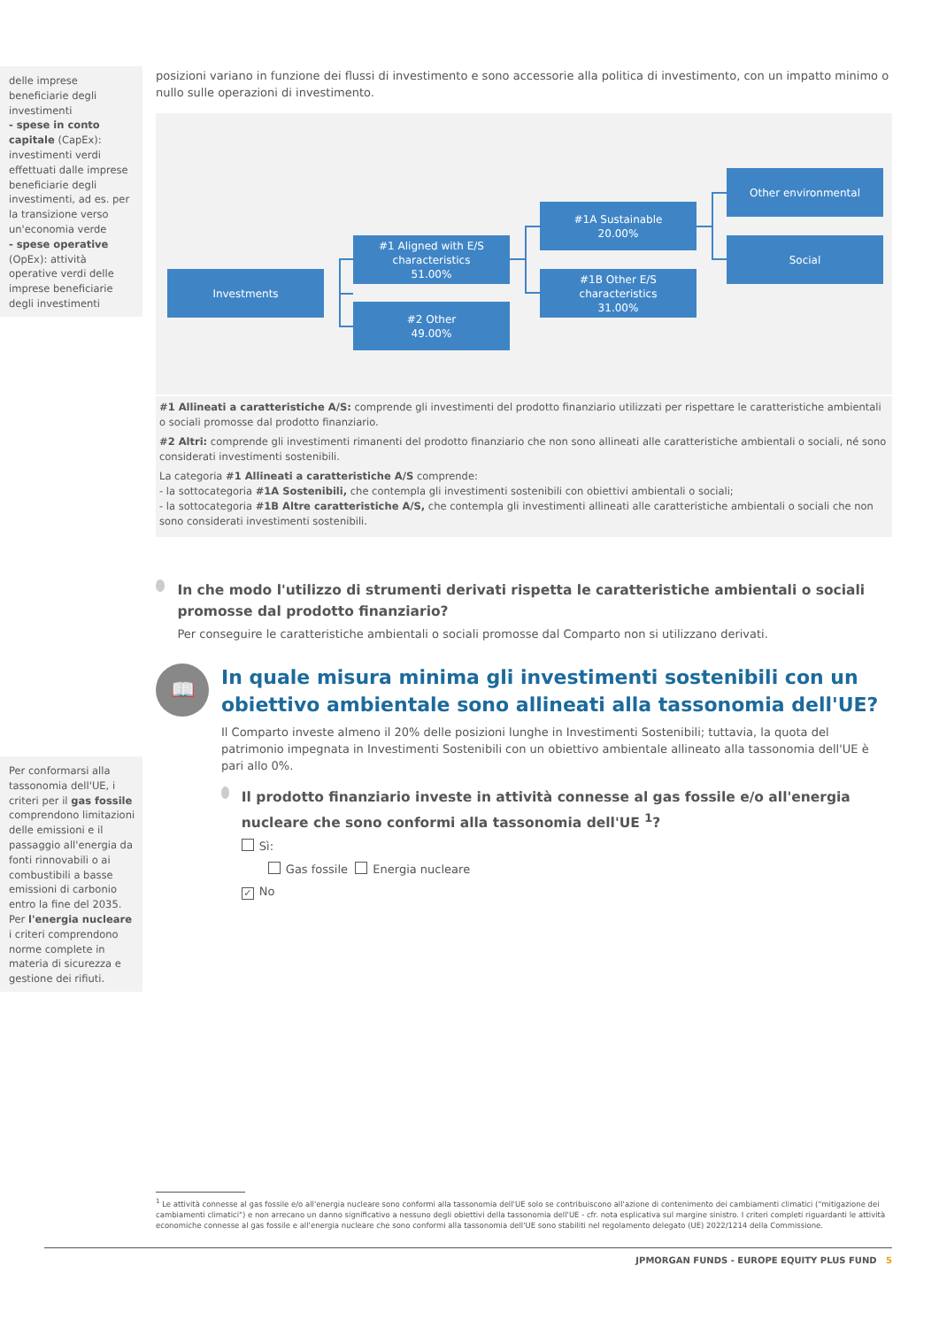delle imprese beneficiarie degli investimenti
- spese in conto capitale (CapEx): investimenti verdi effettuati dalle imprese beneficiarie degli investimenti, ad es. per la transizione verso un'economia verde
- spese operative (OpEx): attività operative verdi delle imprese beneficiarie degli investimenti
Per conformarsi alla tassonomia dell'UE, i criteri per il gas fossile comprendono limitazioni delle emissioni e il passaggio all'energia da fonti rinnovabili o ai combustibili a basse emissioni di carbonio entro la fine del 2035. Per l'energia nucleare i criteri comprendono norme complete in materia di sicurezza e gestione dei rifiuti.
posizioni variano in funzione dei flussi di investimento e sono accessorie alla politica di investimento, con un impatto minimo o nullo sulle operazioni di investimento.
Investments
#1 Aligned with E/S characteristics
51.00%
#2 Other
49.00%
#1A Sustainable
20.00%
#1B Other E/S characteristics
31.00%
Other environmental
Social
#1 Allineati a caratteristiche A/S: comprende gli investimenti del prodotto finanziario utilizzati per rispettare le caratteristiche ambientali o sociali promosse dal prodotto finanziario.
#2 Altri: comprende gli investimenti rimanenti del prodotto finanziario che non sono allineati alle caratteristiche ambientali o sociali, né sono considerati investimenti sostenibili.
La categoria #1 Allineati a caratteristiche A/S comprende:
- la sottocategoria #1A Sostenibili, che contempla gli investimenti sostenibili con obiettivi ambientali o sociali;
- la sottocategoria #1B Altre caratteristiche A/S, che contempla gli investimenti allineati alle caratteristiche ambientali o sociali che non sono considerati investimenti sostenibili.
In che modo l'utilizzo di strumenti derivati rispetta le caratteristiche ambientali o sociali promosse dal prodotto finanziario?
Per conseguire le caratteristiche ambientali o sociali promosse dal Comparto non si utilizzano derivati.
📖
In quale misura minima gli investimenti sostenibili con un obiettivo ambientale sono allineati alla tassonomia dell'UE?
Il Comparto investe almeno il 20% delle posizioni lunghe in Investimenti Sostenibili; tuttavia, la quota del patrimonio impegnata in Investimenti Sostenibili con un obiettivo ambientale allineato alla tassonomia dell'UE è pari allo 0%.
Il prodotto finanziario investe in attività connesse al gas fossile e/o all'energia nucleare che sono conformi alla tassonomia dell'UE <sup>1</sup>?
Sì:
Gas fossile Energia nucleare
✓ No
<sup>1</sup> Le attività connesse al gas fossile e/o all'energia nucleare sono conformi alla tassonomia dell'UE solo se contribuiscono all'azione di contenimento dei cambiamenti climatici ("mitigazione dei cambiamenti climatici") e non arrecano un danno significativo a nessuno degli obiettivi della tassonomia dell'UE - cfr. nota esplicativa sul margine sinistro. I criteri completi riguardanti le attività economiche connesse al gas fossile e all'energia nucleare che sono conformi alla tassonomia dell'UE sono stabiliti nel regolamento delegato (UE) 2022/1214 della Commissione.
JPMORGAN FUNDS - EUROPE EQUITY PLUS FUND 5